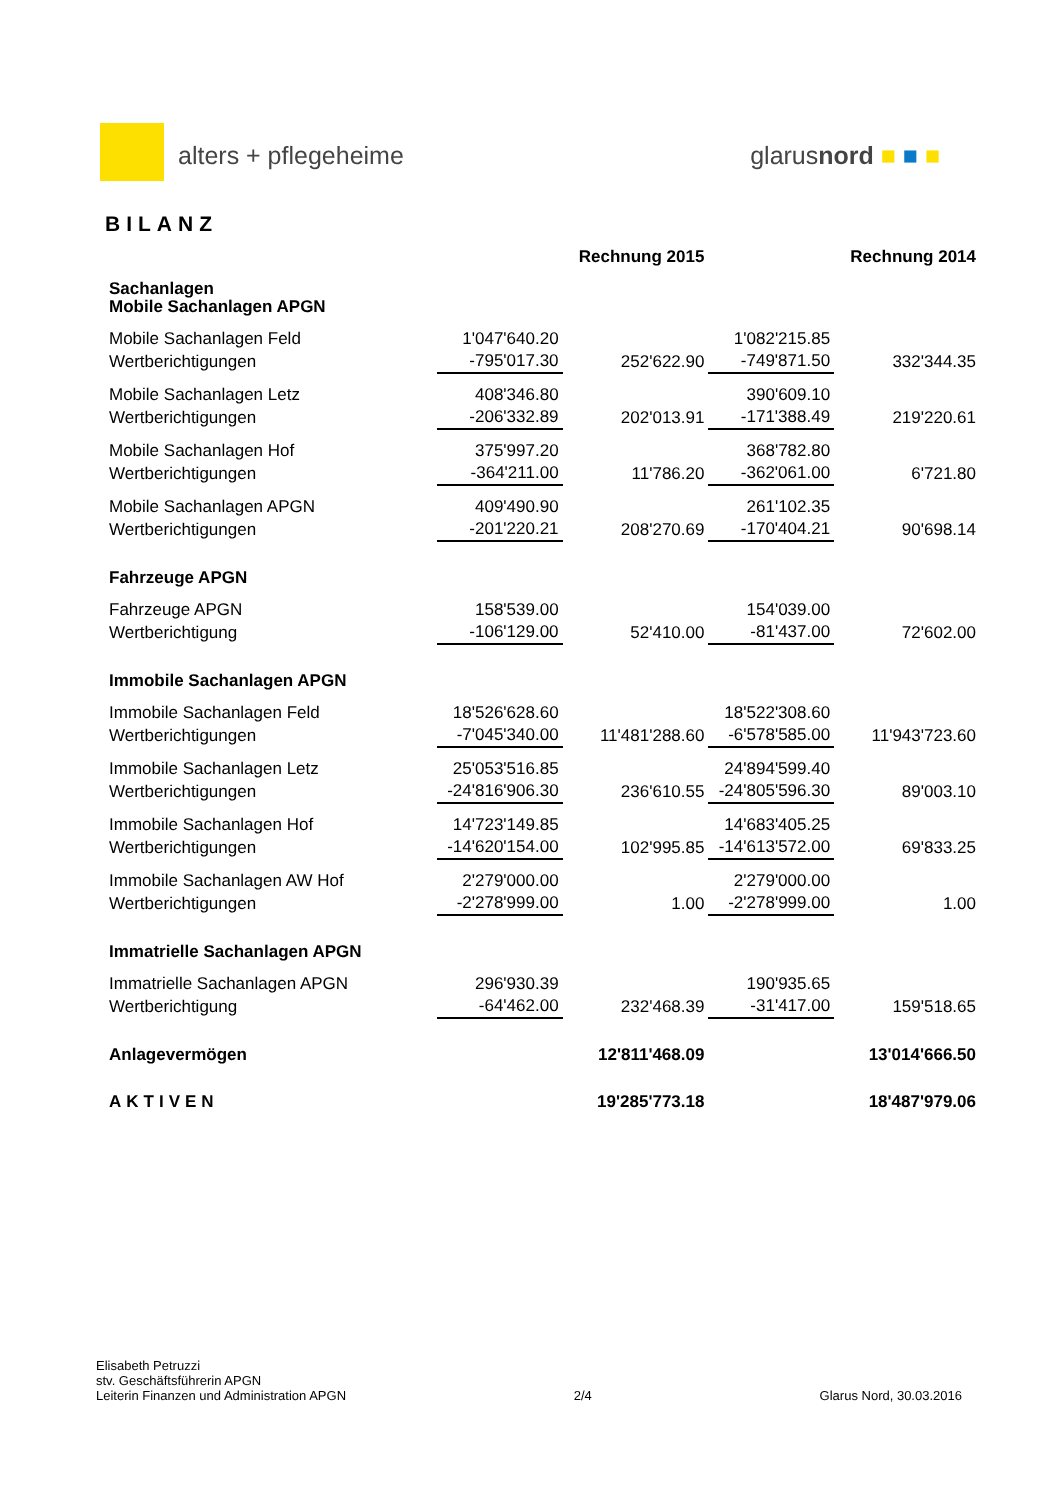alters + pflegeheime glarusnord ■ ■ ■
BILANZ
| | | Rechnung 2015 | | Rechnung 2014 |
| --- | --- | --- | --- | --- |
| Sachanlagen Mobile Sachanlagen APGN | | | | |
| Mobile Sachanlagen Feld | 1'047'640.20 | | 1'082'215.85 | |
| Wertberichtigungen | -795'017.30 | 252'622.90 | -749'871.50 | 332'344.35 |
| Mobile Sachanlagen Letz | 408'346.80 | | 390'609.10 | |
| Wertberichtigungen | -206'332.89 | 202'013.91 | -171'388.49 | 219'220.61 |
| Mobile Sachanlagen Hof | 375'997.20 | | 368'782.80 | |
| Wertberichtigungen | -364'211.00 | 11'786.20 | -362'061.00 | 6'721.80 |
| Mobile Sachanlagen APGN | 409'490.90 | | 261'102.35 | |
| Wertberichtigungen | -201'220.21 | 208'270.69 | -170'404.21 | 90'698.14 |
| Fahrzeuge APGN | | | | |
| Fahrzeuge APGN | 158'539.00 | | 154'039.00 | |
| Wertberichtigung | -106'129.00 | 52'410.00 | -81'437.00 | 72'602.00 |
| Immobile Sachanlagen APGN | | | | |
| Immobile Sachanlagen Feld | 18'526'628.60 | | 18'522'308.60 | |
| Wertberichtigungen | -7'045'340.00 | 11'481'288.60 | -6'578'585.00 | 11'943'723.60 |
| Immobile Sachanlagen Letz | 25'053'516.85 | | 24'894'599.40 | |
| Wertberichtigungen | -24'816'906.30 | 236'610.55 | -24'805'596.30 | 89'003.10 |
| Immobile Sachanlagen Hof | 14'723'149.85 | | 14'683'405.25 | |
| Wertberichtigungen | -14'620'154.00 | 102'995.85 | -14'613'572.00 | 69'833.25 |
| Immobile Sachanlagen AW Hof | 2'279'000.00 | | 2'279'000.00 | |
| Wertberichtigungen | -2'278'999.00 | 1.00 | -2'278'999.00 | 1.00 |
| Immatrielle Sachanlagen APGN | | | | |
| Immatrielle Sachanlagen APGN | 296'930.39 | | 190'935.65 | |
| Wertberichtigung | -64'462.00 | 232'468.39 | -31'417.00 | 159'518.65 |
| Anlagevermögen | | 12'811'468.09 | | 13'014'666.50 |
| AKTIVEN | | 19'285'773.18 | | 18'487'979.06 |
Elisabeth Petruzzi
stv. Geschäftsführerin APGN
Leiterin Finanzen und Administration APGN
2/4
Glarus Nord, 30.03.2016